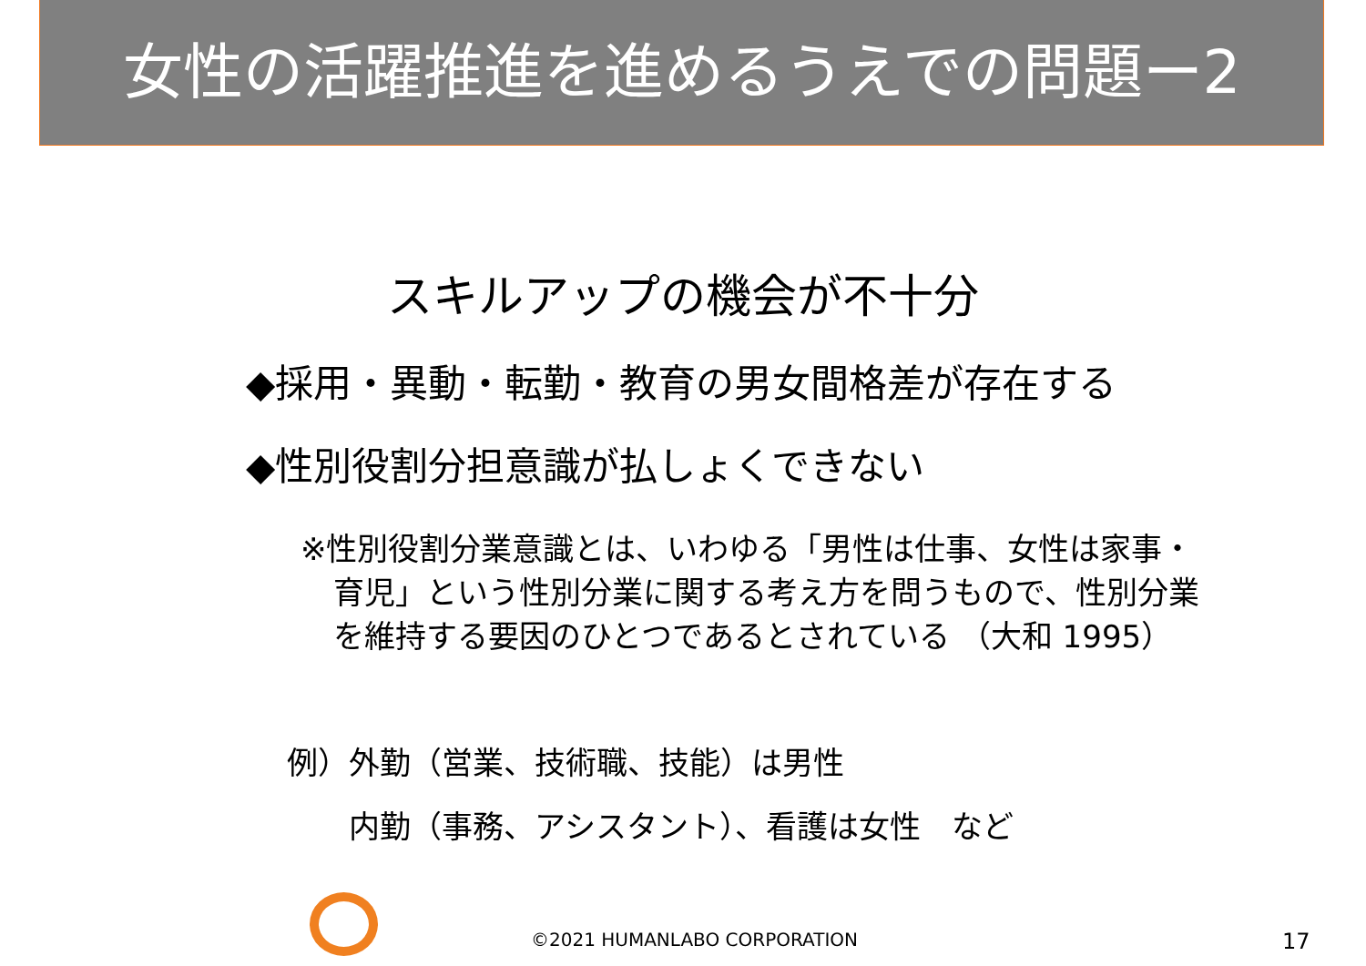女性の活躍推進を進めるうえでの問題ー2
スキルアップの機会が不十分
◆採用・異動・転勤・教育の男女間格差が存在する
◆性別役割分担意識が払しょくできない
※性別役割分業意識とは、いわゆる「男性は仕事、女性は家事・
育児」という性別分業に関する考え方を問うもので、性別分業
を維持する要因のひとつであるとされている （大和 1995）
例）外勤（営業、技術職、技能）は男性
　　内勤（事務、アシスタント）、看護は女性　など
©2021 HUMANLABO CORPORATION 17